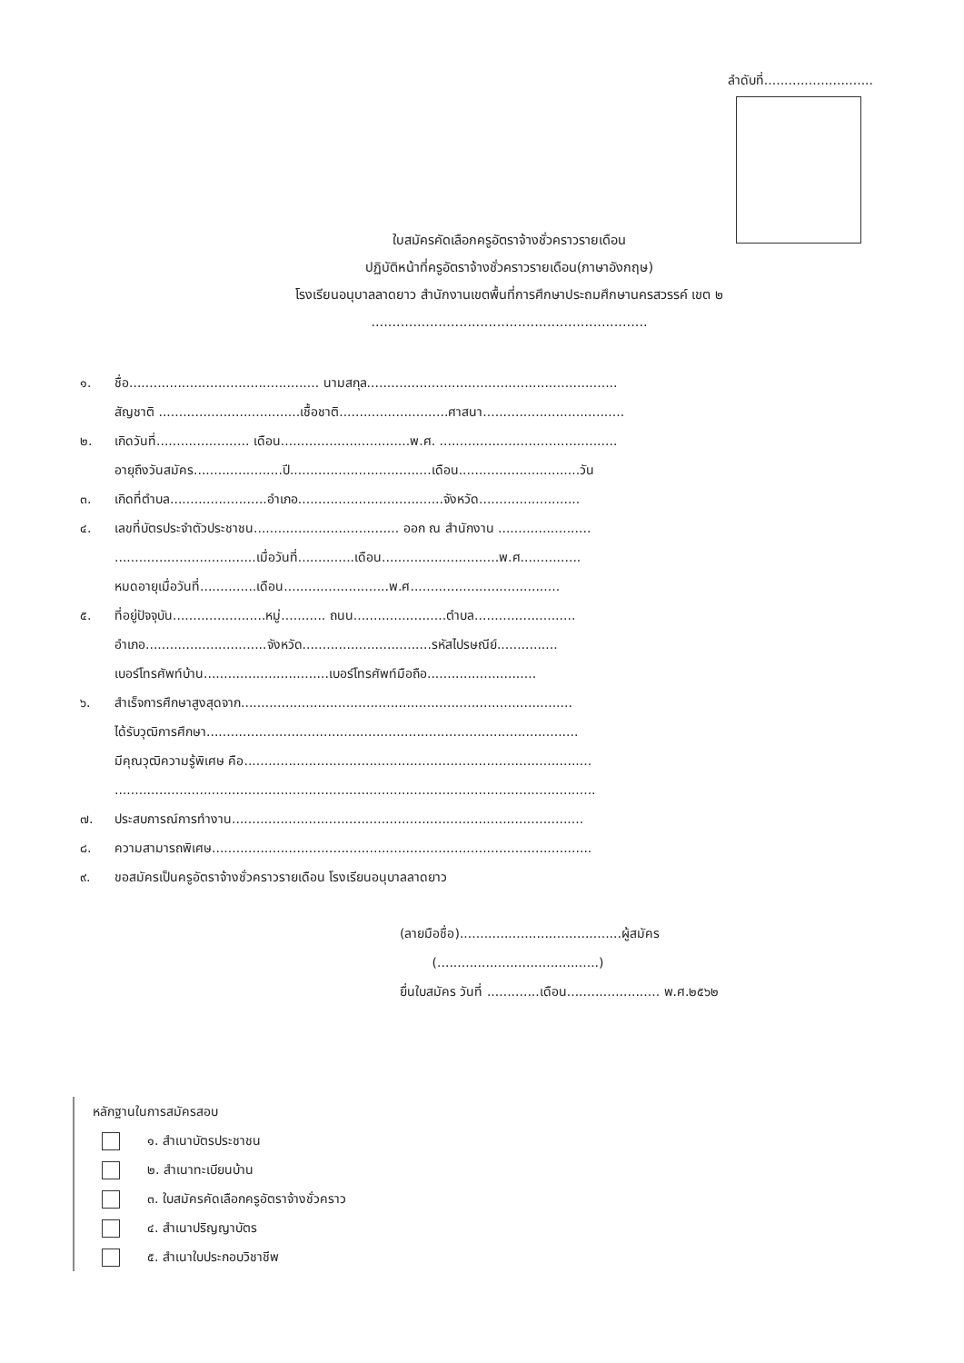ลำดับที่...........................
ใบสมัครคัดเลือกครูอัตราจ้างชั่วคราวรายเดือน
ปฏิบัติหน้าที่ครูอัตราจ้างชั่วคราวรายเดือน(ภาษาอังกฤษ)
โรงเรียนอนุบาลลาดยาว สำนักงานเขตพื้นที่การศึกษาประถมศึกษานครสวรรค์ เขต ๒
..................................................................
๑. ชื่อ............................................... นามสกุล..............................................................
สัญชาติ ...................................เชื้อชาติ...........................ศาสนา...................................
๒. เกิดวันที่....................... เดือน................................พ.ศ. ............................................
อายุถึงวันสมัคร......................ปี...................................เดือน..............................วัน
๓. เกิดที่ตำบล........................อำเภอ....................................จังหวัด.........................
๔. เลขที่บัตรประจำตัวประชาชน.................................... ออก ณ สำนักงาน .......................
...................................เมื่อวันที่..............เดือน.............................พ.ศ...............
หมดอายุเมื่อวันที่..............เดือน..........................พ.ศ.....................................
๕. ที่อยู่ปัจจุบัน.......................หมู่........... ถนน.......................ตำบล.........................
อำเภอ..............................จังหวัด................................รหัสไปรษณีย์...............
เบอร์โทรศัพท์บ้าน...............................เบอร์โทรศัพท์มือถือ...........................
๖. สำเร็จการศึกษาสูงสุดจาก..................................................................................
ได้รับวุฒิการศึกษา............................................................................................
มีคุณวุฒิความรู้พิเศษ คือ......................................................................................
.......................................................................................................................
๗. ประสบการณ์การทำงาน.......................................................................................
๘. ความสามารถพิเศษ..............................................................................................
๙. ขอสมัครเป็นครูอัตราจ้างชั่วคราวรายเดือน โรงเรียนอนุบาลลาดยาว
(ลายมือชื่อ)........................................ผู้สมัคร
(........................................)
ยื่นใบสมัคร วันที่ .............เดือน....................... พ.ศ.๒๕๖๒
หลักฐานในการสมัครสอบ
๑. สำเนาบัตรประชาชน
๒. สำเนาทะเบียนบ้าน
๓. ใบสมัครคัดเลือกครูอัตราจ้างชั่วคราว
๔. สำเนาปริญญาบัตร
๕. สำเนาใบประกอบวิชาชีพ